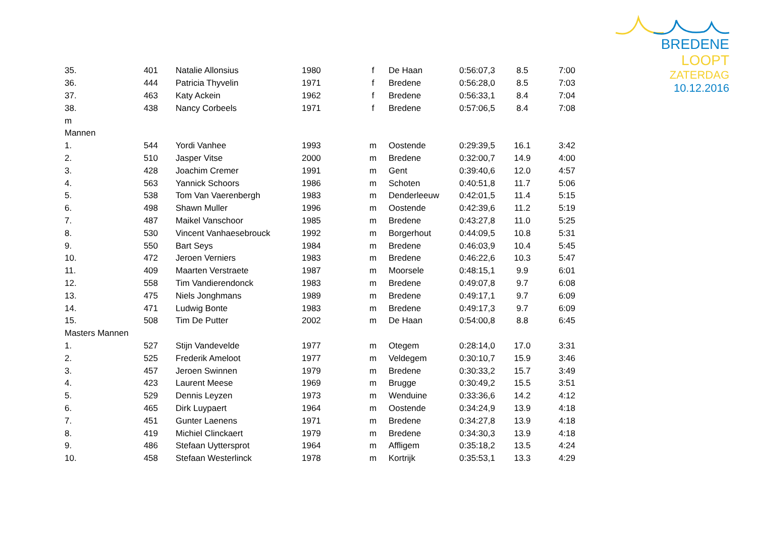BREDENE LOOPT
ZATERDAG 10.12.2016
| 35. | 401 | Natalie Allonsius | 1980 | f | De Haan | 0:56:07,3 | 8.5 | 7:00 |
| 36. | 444 | Patricia Thyvelin | 1971 | f | Bredene | 0:56:28,0 | 8.5 | 7:03 |
| 37. | 463 | Katy Ackein | 1962 | f | Bredene | 0:56:33,1 | 8.4 | 7:04 |
| 38. | 438 | Nancy Corbeels | 1971 | f | Bredene | 0:57:06,5 | 8.4 | 7:08 |
| m | | | | | | | | |
| Mannen | | | | | | | | |
| 1. | 544 | Yordi Vanhee | 1993 | m | Oostende | 0:29:39,5 | 16.1 | 3:42 |
| 2. | 510 | Jasper Vitse | 2000 | m | Bredene | 0:32:00,7 | 14.9 | 4:00 |
| 3. | 428 | Joachim Cremer | 1991 | m | Gent | 0:39:40,6 | 12.0 | 4:57 |
| 4. | 563 | Yannick Schoors | 1986 | m | Schoten | 0:40:51,8 | 11.7 | 5:06 |
| 5. | 538 | Tom Van Vaerenbergh | 1983 | m | Denderleeuw | 0:42:01,5 | 11.4 | 5:15 |
| 6. | 498 | Shawn Muller | 1996 | m | Oostende | 0:42:39,6 | 11.2 | 5:19 |
| 7. | 487 | Maikel Vanschoor | 1985 | m | Bredene | 0:43:27,8 | 11.0 | 5:25 |
| 8. | 530 | Vincent Vanhaesebrouck | 1992 | m | Borgerhout | 0:44:09,5 | 10.8 | 5:31 |
| 9. | 550 | Bart Seys | 1984 | m | Bredene | 0:46:03,9 | 10.4 | 5:45 |
| 10. | 472 | Jeroen Verniers | 1983 | m | Bredene | 0:46:22,6 | 10.3 | 5:47 |
| 11. | 409 | Maarten Verstraete | 1987 | m | Moorsele | 0:48:15,1 | 9.9 | 6:01 |
| 12. | 558 | Tim Vandierendonck | 1983 | m | Bredene | 0:49:07,8 | 9.7 | 6:08 |
| 13. | 475 | Niels Jonghmans | 1989 | m | Bredene | 0:49:17,1 | 9.7 | 6:09 |
| 14. | 471 | Ludwig Bonte | 1983 | m | Bredene | 0:49:17,3 | 9.7 | 6:09 |
| 15. | 508 | Tim De Putter | 2002 | m | De Haan | 0:54:00,8 | 8.8 | 6:45 |
| Masters Mannen | | | | | | | | |
| 1. | 527 | Stijn Vandevelde | 1977 | m | Otegem | 0:28:14,0 | 17.0 | 3:31 |
| 2. | 525 | Frederik Ameloot | 1977 | m | Veldegem | 0:30:10,7 | 15.9 | 3:46 |
| 3. | 457 | Jeroen Swinnen | 1979 | m | Bredene | 0:30:33,2 | 15.7 | 3:49 |
| 4. | 423 | Laurent Meese | 1969 | m | Brugge | 0:30:49,2 | 15.5 | 3:51 |
| 5. | 529 | Dennis Leyzen | 1973 | m | Wenduine | 0:33:36,6 | 14.2 | 4:12 |
| 6. | 465 | Dirk Luypaert | 1964 | m | Oostende | 0:34:24,9 | 13.9 | 4:18 |
| 7. | 451 | Gunter Laenens | 1971 | m | Bredene | 0:34:27,8 | 13.9 | 4:18 |
| 8. | 419 | Michiel Clinckaert | 1979 | m | Bredene | 0:34:30,3 | 13.9 | 4:18 |
| 9. | 486 | Stefaan Uyttersprot | 1964 | m | Affligem | 0:35:18,2 | 13.5 | 4:24 |
| 10. | 458 | Stefaan Westerlinck | 1978 | m | Kortrijk | 0:35:53,1 | 13.3 | 4:29 |